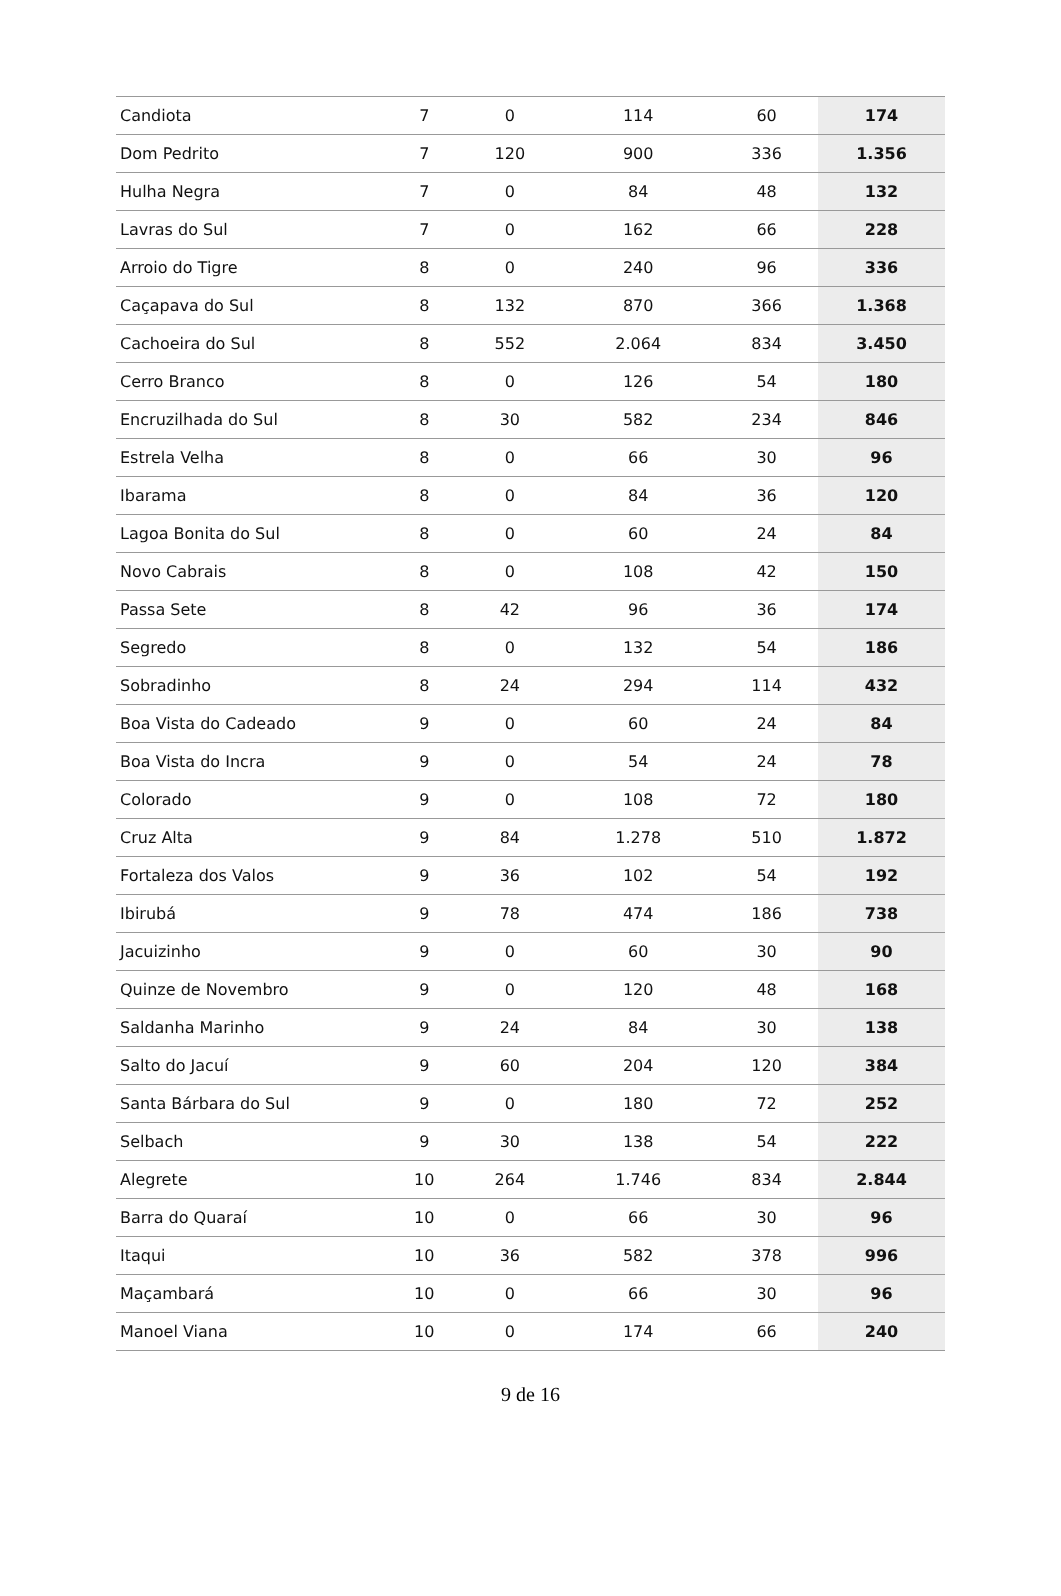| Candiota | 7 | 0 | 114 | 60 | 174 |
| Dom Pedrito | 7 | 120 | 900 | 336 | 1.356 |
| Hulha Negra | 7 | 0 | 84 | 48 | 132 |
| Lavras do Sul | 7 | 0 | 162 | 66 | 228 |
| Arroio do Tigre | 8 | 0 | 240 | 96 | 336 |
| Caçapava do Sul | 8 | 132 | 870 | 366 | 1.368 |
| Cachoeira do Sul | 8 | 552 | 2.064 | 834 | 3.450 |
| Cerro Branco | 8 | 0 | 126 | 54 | 180 |
| Encruzilhada do Sul | 8 | 30 | 582 | 234 | 846 |
| Estrela Velha | 8 | 0 | 66 | 30 | 96 |
| Ibarama | 8 | 0 | 84 | 36 | 120 |
| Lagoa Bonita do Sul | 8 | 0 | 60 | 24 | 84 |
| Novo Cabrais | 8 | 0 | 108 | 42 | 150 |
| Passa Sete | 8 | 42 | 96 | 36 | 174 |
| Segredo | 8 | 0 | 132 | 54 | 186 |
| Sobradinho | 8 | 24 | 294 | 114 | 432 |
| Boa Vista do Cadeado | 9 | 0 | 60 | 24 | 84 |
| Boa Vista do Incra | 9 | 0 | 54 | 24 | 78 |
| Colorado | 9 | 0 | 108 | 72 | 180 |
| Cruz Alta | 9 | 84 | 1.278 | 510 | 1.872 |
| Fortaleza dos Valos | 9 | 36 | 102 | 54 | 192 |
| Ibirubá | 9 | 78 | 474 | 186 | 738 |
| Jacuizinho | 9 | 0 | 60 | 30 | 90 |
| Quinze de Novembro | 9 | 0 | 120 | 48 | 168 |
| Saldanha Marinho | 9 | 24 | 84 | 30 | 138 |
| Salto do Jacuí | 9 | 60 | 204 | 120 | 384 |
| Santa Bárbara do Sul | 9 | 0 | 180 | 72 | 252 |
| Selbach | 9 | 30 | 138 | 54 | 222 |
| Alegrete | 10 | 264 | 1.746 | 834 | 2.844 |
| Barra do Quaraí | 10 | 0 | 66 | 30 | 96 |
| Itaqui | 10 | 36 | 582 | 378 | 996 |
| Maçambará | 10 | 0 | 66 | 30 | 96 |
| Manoel Viana | 10 | 0 | 174 | 66 | 240 |
9 de 16